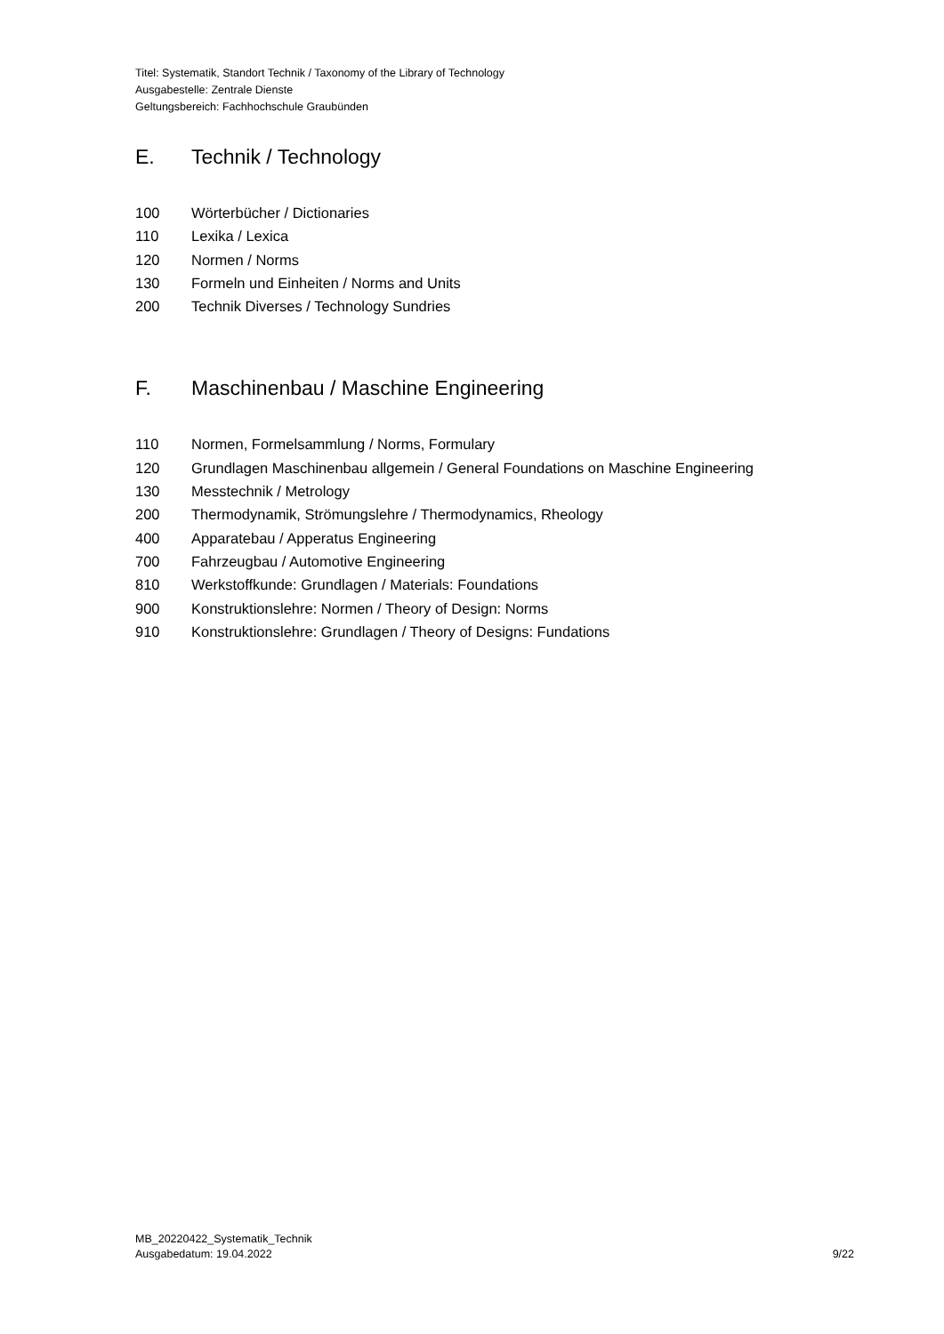Titel: Systematik, Standort Technik / Taxonomy of the Library of Technology
Ausgabestelle: Zentrale Dienste
Geltungsbereich: Fachhochschule Graubünden
E. Technik / Technology
100 Wörterbücher / Dictionaries
110 Lexika / Lexica
120 Normen / Norms
130 Formeln und Einheiten / Norms and Units
200 Technik Diverses / Technology Sundries
F. Maschinenbau / Maschine Engineering
110 Normen, Formelsammlung / Norms, Formulary
120 Grundlagen Maschinenbau allgemein / General Foundations on Maschine Engineering
130 Messtechnik / Metrology
200 Thermodynamik, Strömungslehre / Thermodynamics, Rheology
400 Apparatebau / Apperatus Engineering
700 Fahrzeugbau / Automotive Engineering
810 Werkstoffkunde: Grundlagen / Materials: Foundations
900 Konstruktionslehre: Normen / Theory of Design: Norms
910 Konstruktionslehre: Grundlagen / Theory of Designs: Fundations
MB_20220422_Systematik_Technik
Ausgabedatum: 19.04.2022
9/22